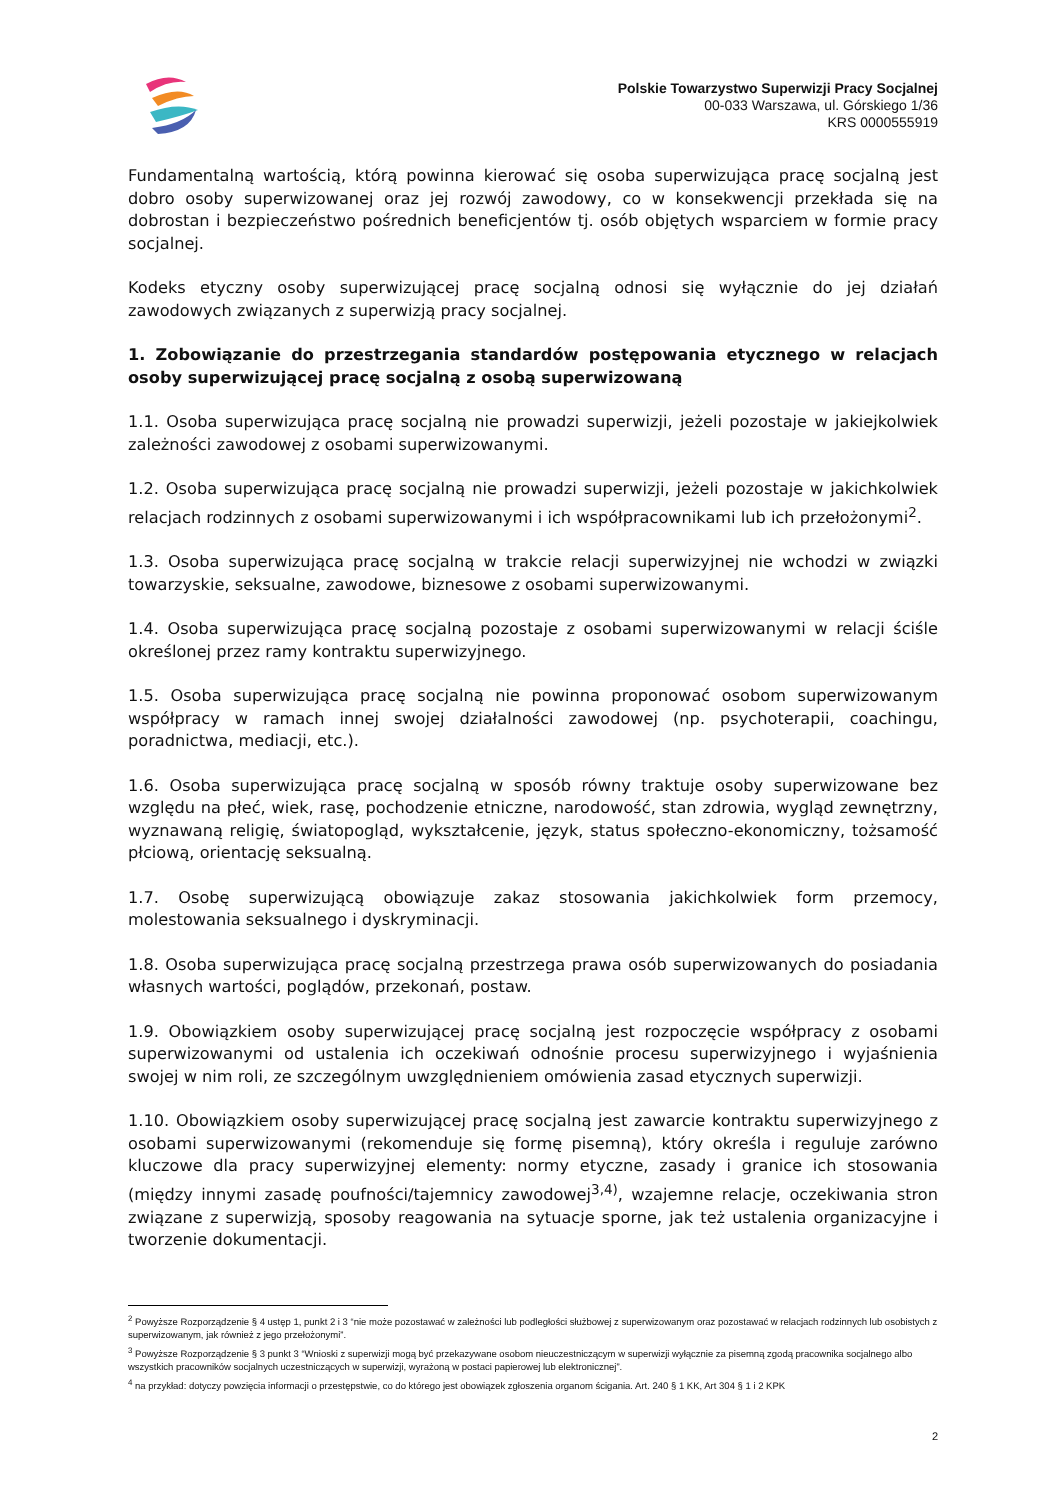Polskie Towarzystwo Superwizji Pracy Socjalnej
00-033 Warszawa, ul. Górskiego 1/36
KRS 0000555919
Fundamentalną wartością, którą powinna kierować się osoba superwizująca pracę socjalną jest dobro osoby superwizowanej oraz jej rozwój zawodowy, co w konsekwencji przekłada się na dobrostan i bezpieczeństwo pośrednich beneficjentów tj. osób objętych wsparciem w formie pracy socjalnej.
Kodeks etyczny osoby superwizującej pracę socjalną odnosi się wyłącznie do jej działań zawodowych związanych z superwizją pracy socjalnej.
1. Zobowiązanie do przestrzegania standardów postępowania etycznego w relacjach osoby superwizującej pracę socjalną z osobą superwizowaną
1.1. Osoba superwizująca pracę socjalną nie prowadzi superwizji, jeżeli pozostaje w jakiejkolwiek zależności zawodowej z osobami superwizowanymi.
1.2. Osoba superwizująca pracę socjalną nie prowadzi superwizji, jeżeli pozostaje w jakichkolwiek relacjach rodzinnych z osobami superwizowanymi i ich współpracownikami lub ich przełożonymi<sup>2</sup>.
1.3. Osoba superwizująca pracę socjalną w trakcie relacji superwizyjnej nie wchodzi w związki towarzyskie, seksualne, zawodowe, biznesowe z osobami superwizowanymi.
1.4. Osoba superwizująca pracę socjalną pozostaje z osobami superwizowanymi w relacji ściśle określonej przez ramy kontraktu superwizyjnego.
1.5. Osoba superwizująca pracę socjalną nie powinna proponować osobom superwizowanym współpracy w ramach innej swojej działalności zawodowej (np. psychoterapii, coachingu, poradnictwa, mediacji, etc.).
1.6. Osoba superwizująca pracę socjalną w sposób równy traktuje osoby superwizowane bez względu na płeć, wiek, rasę, pochodzenie etniczne, narodowość, stan zdrowia, wygląd zewnętrzny, wyznawaną religię, światopogląd, wykształcenie, język, status społeczno-ekonomiczny, tożsamość płciową, orientację seksualną.
1.7. Osobę superwizującą obowiązuje zakaz stosowania jakichkolwiek form przemocy, molestowania seksualnego i dyskryminacji.
1.8. Osoba superwizująca pracę socjalną przestrzega prawa osób superwizowanych do posiadania własnych wartości, poglądów, przekonań, postaw.
1.9. Obowiązkiem osoby superwizującej pracę socjalną jest rozpoczęcie współpracy z osobami superwizowanymi od ustalenia ich oczekiwań odnośnie procesu superwizyjnego i wyjaśnienia swojej w nim roli, ze szczególnym uwzględnieniem omówienia zasad etycznych superwizji.
1.10. Obowiązkiem osoby superwizującej pracę socjalną jest zawarcie kontraktu superwizyjnego z osobami superwizowanymi (rekomenduje się formę pisemną), który określa i reguluje zarówno kluczowe dla pracy superwizyjnej elementy: normy etyczne, zasady i granice ich stosowania (między innymi zasadę poufności/tajemnicy zawodowej<sup>3,4)</sup>, wzajemne relacje, oczekiwania stron związane z superwizją, sposoby reagowania na sytuacje sporne, jak też ustalenia organizacyjne i tworzenie dokumentacji.
<sup>2</sup> Powyższe Rozporządzenie § 4 ustęp 1, punkt 2 i 3 “nie może pozostawać w zależności lub podległości służbowej z superwizowanym oraz pozostawać w relacjach rodzinnych lub osobistych z superwizowanym, jak również z jego przełożonymi”.
<sup>3</sup> Powyższe Rozporządzenie § 3 punkt 3 “Wnioski z superwizji mogą być przekazywane osobom nieuczestniczącym w superwizji wyłącznie za pisemną zgodą pracownika socjalnego albo wszystkich pracowników socjalnych uczestniczących w superwizji, wyrażoną w postaci papierowej lub elektronicznej”.
<sup>4</sup> na przykład: dotyczy powzięcia informacji o przestępstwie, co do którego jest obowiązek zgłoszenia organom ścigania. Art. 240 § 1 KK, Art 304 § 1 i 2 KPK
2